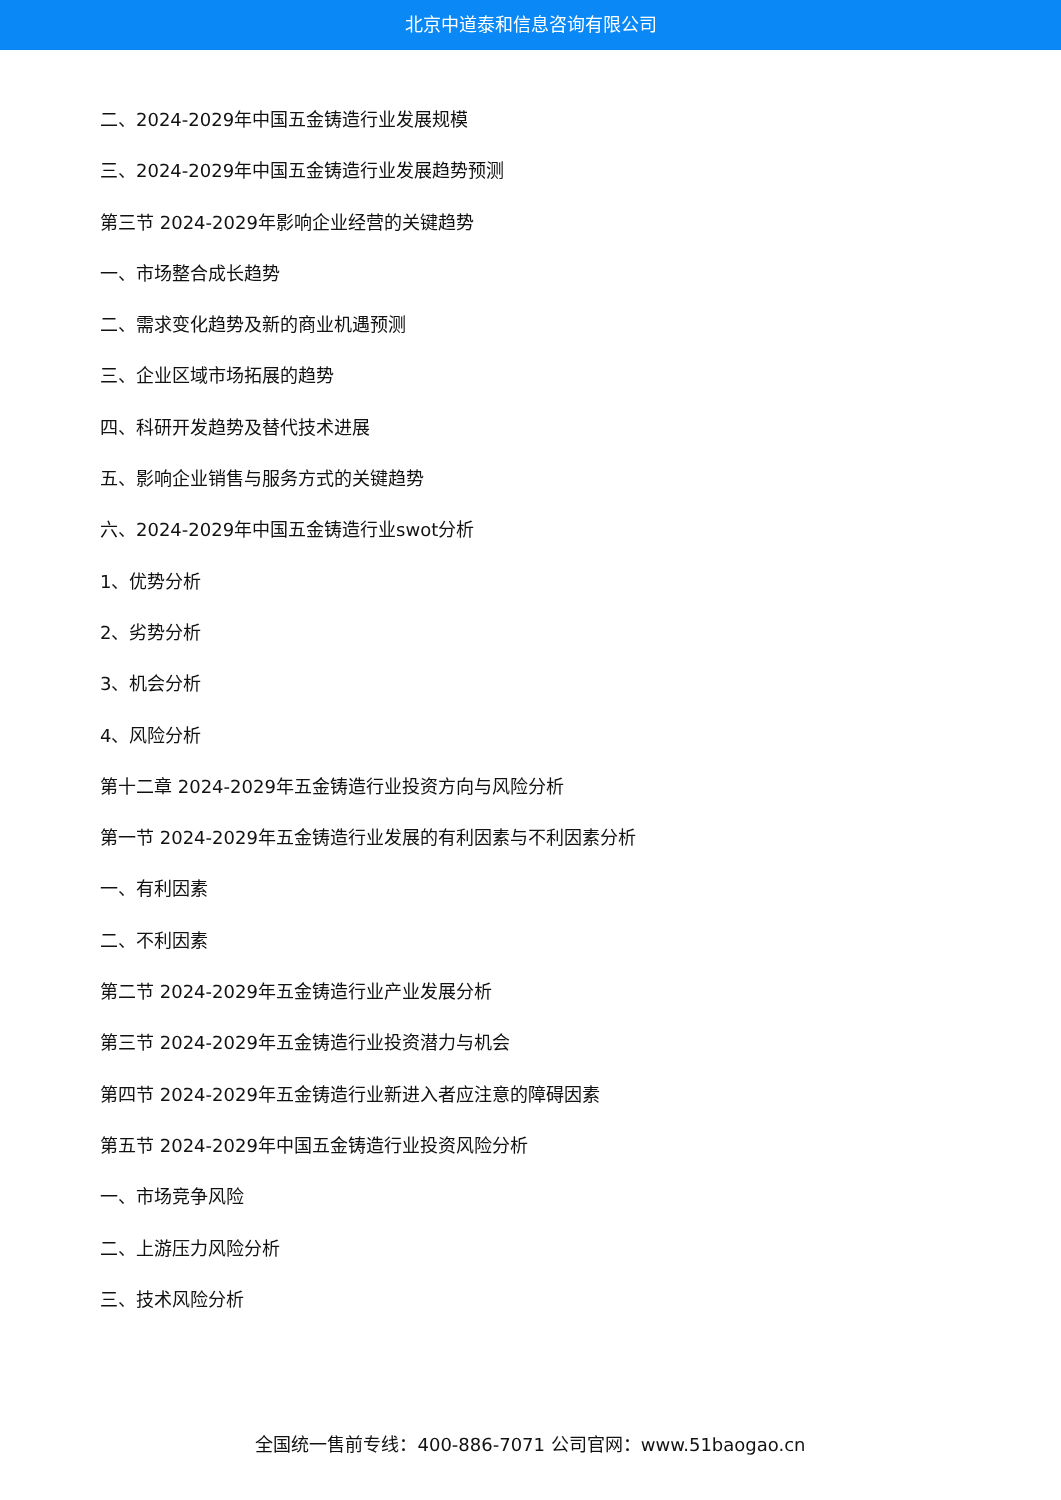北京中道泰和信息咨询有限公司
二、2024-2029年中国五金铸造行业发展规模
三、2024-2029年中国五金铸造行业发展趋势预测
第三节 2024-2029年影响企业经营的关键趋势
一、市场整合成长趋势
二、需求变化趋势及新的商业机遇预测
三、企业区域市场拓展的趋势
四、科研开发趋势及替代技术进展
五、影响企业销售与服务方式的关键趋势
六、2024-2029年中国五金铸造行业swot分析
1、优势分析
2、劣势分析
3、机会分析
4、风险分析
第十二章 2024-2029年五金铸造行业投资方向与风险分析
第一节 2024-2029年五金铸造行业发展的有利因素与不利因素分析
一、有利因素
二、不利因素
第二节 2024-2029年五金铸造行业产业发展分析
第三节 2024-2029年五金铸造行业投资潜力与机会
第四节 2024-2029年五金铸造行业新进入者应注意的障碍因素
第五节 2024-2029年中国五金铸造行业投资风险分析
一、市场竞争风险
二、上游压力风险分析
三、技术风险分析
全国统一售前专线：400-886-7071 公司官网：www.51baogao.cn